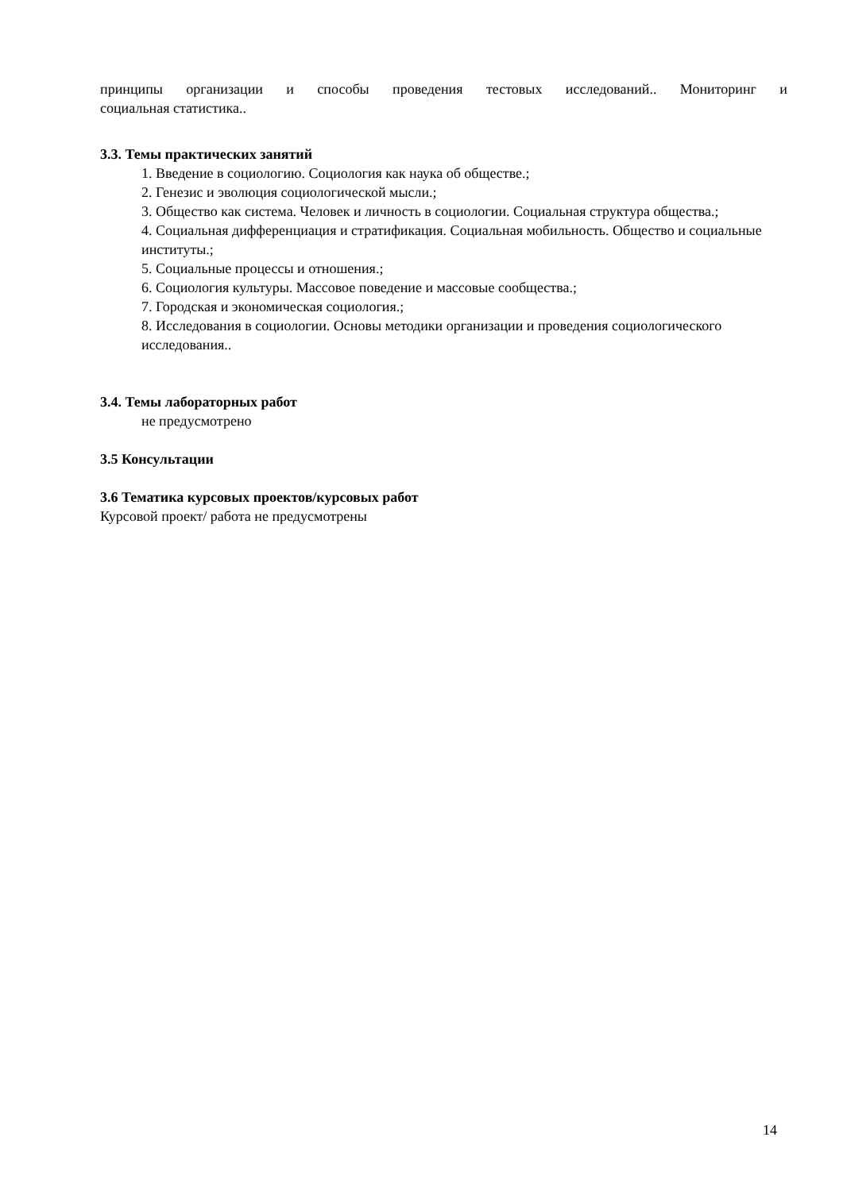принципы организации и способы проведения тестовых исследований.. Мониторинг и
социальная статистика..
3.3. Темы практических занятий
1. Введение в социологию. Социология как наука об обществе.;
2. Генезис и эволюция социологической мысли.;
3. Общество как система. Человек и личность в социологии. Социальная структура общества.;
4. Социальная дифференциация и стратификация. Социальная мобильность. Общество и социальные институты.;
5. Социальные процессы и отношения.;
6. Социология культуры. Массовое поведение и массовые сообщества.;
7. Городская и экономическая социология.;
8. Исследования в социологии. Основы методики организации и проведения социологического исследования..
3.4. Темы лабораторных работ
не предусмотрено
3.5 Консультации
3.6 Тематика курсовых проектов/курсовых работ
Курсовой проект/ работа не предусмотрены
14